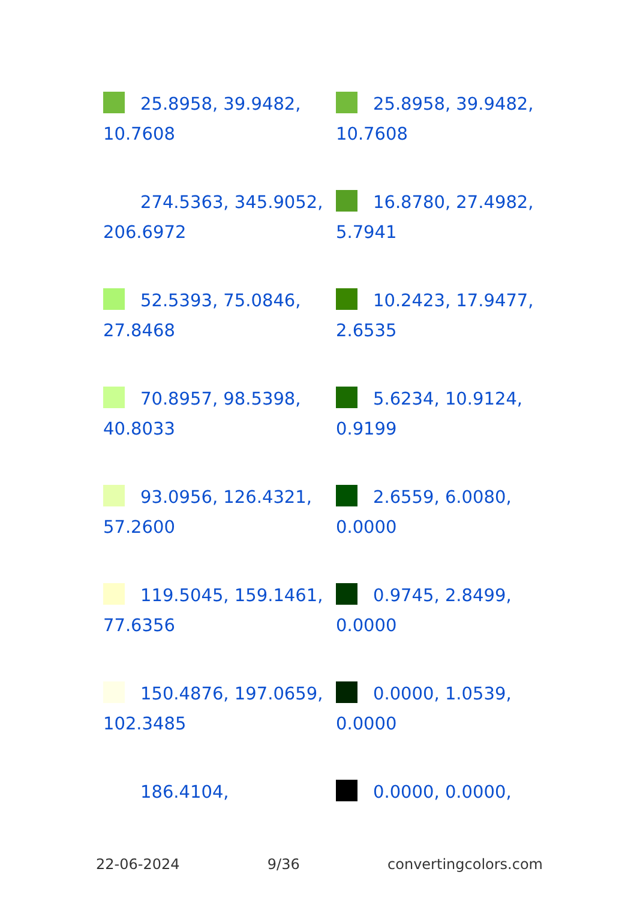25.8958, 39.9482, 10.7608
25.8958, 39.9482, 10.7608
274.5363, 345.9052, 206.6972
16.8780, 27.4982, 5.7941
52.5393, 75.0846, 27.8468
10.2423, 17.9477, 2.6535
70.8957, 98.5398, 40.8033
5.6234, 10.9124, 0.9199
93.0956, 126.4321, 57.2600
2.6559, 6.0080, 0.0000
119.5045, 159.1461, 77.6356
0.9745, 2.8499, 0.0000
150.4876, 197.0659, 102.3485
0.0000, 1.0539, 0.0000
186.4104,
0.0000, 0.0000,
22-06-2024 9/36 convertingcolors.com